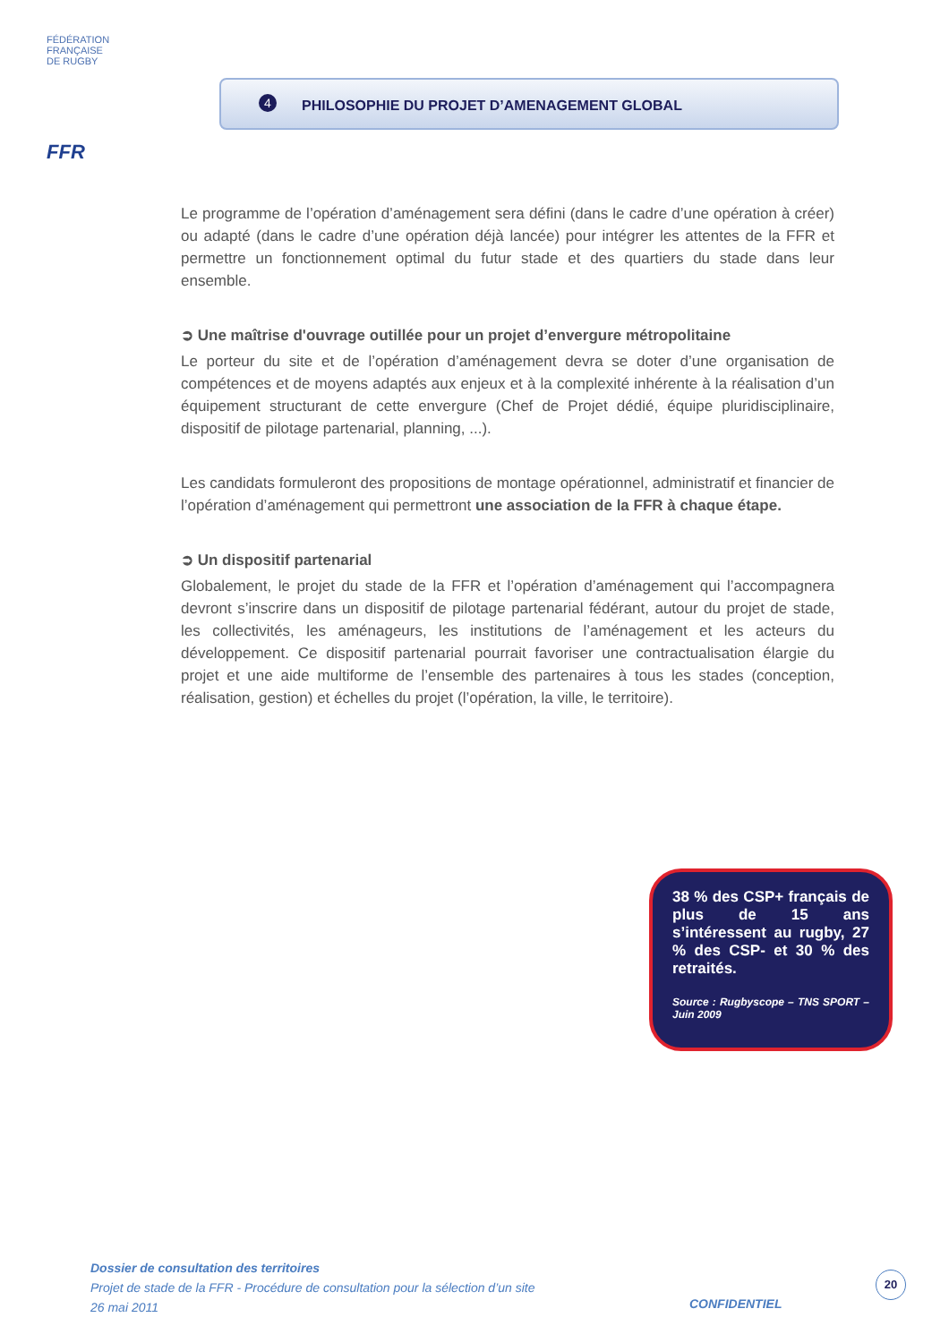FÉDÉRATION
FRANÇAISE
DE RUGBY
FFR
4
PHILOSOPHIE DU PROJET D’AMENAGEMENT GLOBAL
Le programme de l’opération d’aménagement sera défini (dans le cadre d’une opération à créer) ou adapté (dans le cadre d’une opération déjà lancée) pour intégrer les attentes de la FFR et permettre un fonctionnement optimal du futur stade et des quartiers du stade dans leur ensemble.
➲ Une maîtrise d'ouvrage outillée pour un projet d’envergure métropolitaine
Le porteur du site et de l’opération d’aménagement devra se doter d’une organisation de compétences et de moyens adaptés aux enjeux et à la complexité inhérente à la réalisation d’un équipement structurant de cette envergure (Chef de Projet dédié, équipe pluridisciplinaire, dispositif de pilotage partenarial, planning, ...).
Les candidats formuleront des propositions de montage opérationnel, administratif et financier de l’opération d’aménagement qui permettront une association de la FFR à chaque étape.
➲ Un dispositif partenarial
Globalement, le projet du stade de la FFR et l’opération d’aménagement qui l’accompagnera devront s’inscrire dans un dispositif de pilotage partenarial fédérant, autour du projet de stade, les collectivités, les aménageurs, les institutions de l’aménagement et les acteurs du développement. Ce dispositif partenarial pourrait favoriser une contractualisation élargie du projet et une aide multiforme de l’ensemble des partenaires à tous les stades (conception, réalisation, gestion) et échelles du projet (l’opération, la ville, le territoire).
38 % des CSP+ français de plus de 15 ans s’intéressent au rugby, 27 % des CSP- et 30 % des retraités.
Source : Rugbyscope – TNS SPORT – Juin 2009
Dossier de consultation des territoires
Projet de stade de la FFR - Procédure de consultation pour la sélection d’un site
26 mai 2011
CONFIDENTIEL
20